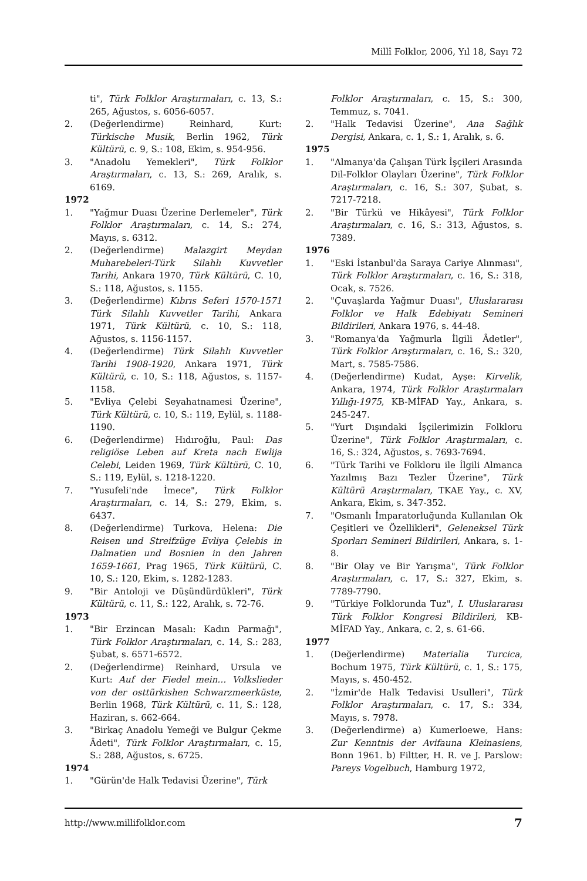Millî Folklor, 2006, Yıl 18, Sayı 72
ti", Türk Folklor Araştırmaları, c. 13, S.: 265, Ağustos, s. 6056-6057.
2. (Değerlendirme) Reinhard, Kurt: Türkische Musik, Berlin 1962, Türk Kültürü, c. 9, S.: 108, Ekim, s. 954-956.
3. "Anadolu Yemekleri", Türk Folklor Araştırmaları, c. 13, S.: 269, Aralık, s. 6169.
1972
1. "Yağmur Duası Üzerine Derlemeler", Türk Folklor Araştırmaları, c. 14, S.: 274, Mayıs, s. 6312.
2. (Değerlendirme) Malazgirt Meydan Muharebeleri-Türk Silahlı Kuvvetler Tarihi, Ankara 1970, Türk Kültürü, C. 10, S.: 118, Ağustos, s. 1155.
3. (Değerlendirme) Kıbrıs Seferi 1570-1571 Türk Silahlı Kuvvetler Tarihi, Ankara 1971, Türk Kültürü, c. 10, S.: 118, Ağustos, s. 1156-1157.
4. (Değerlendirme) Türk Silahlı Kuvvetler Tarihi 1908-1920, Ankara 1971, Türk Kültürü, c. 10, S.: 118, Ağustos, s. 1157-1158.
5. "Evliya Çelebi Seyahatnamesi Üzerine", Türk Kültürü, c. 10, S.: 119, Eylül, s. 1188-1190.
6. (Değerlendirme) Hıdıroğlu, Paul: Das religiöse Leben auf Kreta nach Ewlija Celebi, Leiden 1969, Türk Kültürü, C. 10, S.: 119, Eylül, s. 1218-1220.
7. "Yusufeli'nde İmece", Türk Folklor Araştırmaları, c. 14, S.: 279, Ekim, s. 6437.
8. (Değerlendirme) Turkova, Helena: Die Reisen und Streifzüge Evliya Çelebis in Dalmatien und Bosnien in den Jahren 1659-1661, Prag 1965, Türk Kültürü, C. 10, S.: 120, Ekim, s. 1282-1283.
9. "Bir Antoloji ve Düşündürdükleri", Türk Kültürü, c. 11, S.: 122, Aralık, s. 72-76.
1973
1. "Bir Erzincan Masalı: Kadın Parmağı", Türk Folklor Araştırmaları, c. 14, S.: 283, Şubat, s. 6571-6572.
2. (Değerlendirme) Reinhard, Ursula ve Kurt: Auf der Fiedel mein… Volkslieder von der osttürkishen Schwarzmeerküste, Berlin 1968, Türk Kültürü, c. 11, S.: 128, Haziran, s. 662-664.
3. "Birkaç Anadolu Yemeği ve Bulgur Çekme Âdeti", Türk Folklor Araştırmaları, c. 15, S.: 288, Ağustos, s. 6725.
1974
1. "Gürün'de Halk Tedavisi Üzerine", Türk
Folklor Araştırmaları, c. 15, S.: 300, Temmuz, s. 7041.
2. "Halk Tedavisi Üzerine", Ana Sağlık Dergisi, Ankara, c. 1, S.: 1, Aralık, s. 6.
1975
1. "Almanya'da Çalışan Türk İşçileri Arasında Dil-Folklor Olayları Üzerine", Türk Folklor Araştırmaları, c. 16, S.: 307, Şubat, s. 7217-7218.
2. "Bir Türkü ve Hikâyesi", Türk Folklor Araştırmaları, c. 16, S.: 313, Ağustos, s. 7389.
1976
1. "Eski İstanbul'da Saraya Cariye Alınması", Türk Folklor Araştırmaları, c. 16, S.: 318, Ocak, s. 7526.
2. "Çuvaşlarda Yağmur Duası", Uluslararası Folklor ve Halk Edebiyatı Semineri Bildirileri, Ankara 1976, s. 44-48.
3. "Romanya'da Yağmurla İlgili Âdetler", Türk Folklor Araştırmaları, c. 16, S.: 320, Mart, s. 7585-7586.
4. (Değerlendirme) Kudat, Ayşe: Kirvelik, Ankara, 1974, Türk Folklor Araştırmaları Yıllığı-1975, KB-MİFAD Yay., Ankara, s. 245-247.
5. "Yurt Dışındaki İşçilerimizin Folkloru Üzerine", Türk Folklor Araştırmaları, c. 16, S.: 324, Ağustos, s. 7693-7694.
6. "Türk Tarihi ve Folkloru ile İlgili Almanca Yazılmış Bazı Tezler Üzerine", Türk Kültürü Araştırmaları, TKAE Yay., c. XV, Ankara, Ekim, s. 347-352.
7. "Osmanlı İmparatorluğunda Kullanılan Ok Çeşitleri ve Özellikleri", Geleneksel Türk Sporları Semineri Bildirileri, Ankara, s. 1-8.
8. "Bir Olay ve Bir Yarışma", Türk Folklor Araştırmaları, c. 17, S.: 327, Ekim, s. 7789-7790.
9. "Türkiye Folklorunda Tuz", I. Uluslararası Türk Folklor Kongresi Bildirileri, KB-MİFAD Yay., Ankara, c. 2, s. 61-66.
1977
1. (Değerlendirme) Materialia Turcica, Bochum 1975, Türk Kültürü, c. 1, S.: 175, Mayıs, s. 450-452.
2. "İzmir'de Halk Tedavisi Usulleri", Türk Folklor Araştırmaları, c. 17, S.: 334, Mayıs, s. 7978.
3. (Değerlendirme) a) Kumerloewe, Hans: Zur Kenntnis der Avifauna Kleinasiens, Bonn 1961. b) Filtter, H. R. ve J. Parslow: Pareys Vogelbuch, Hamburg 1972,
http://www.millifolklor.com 7